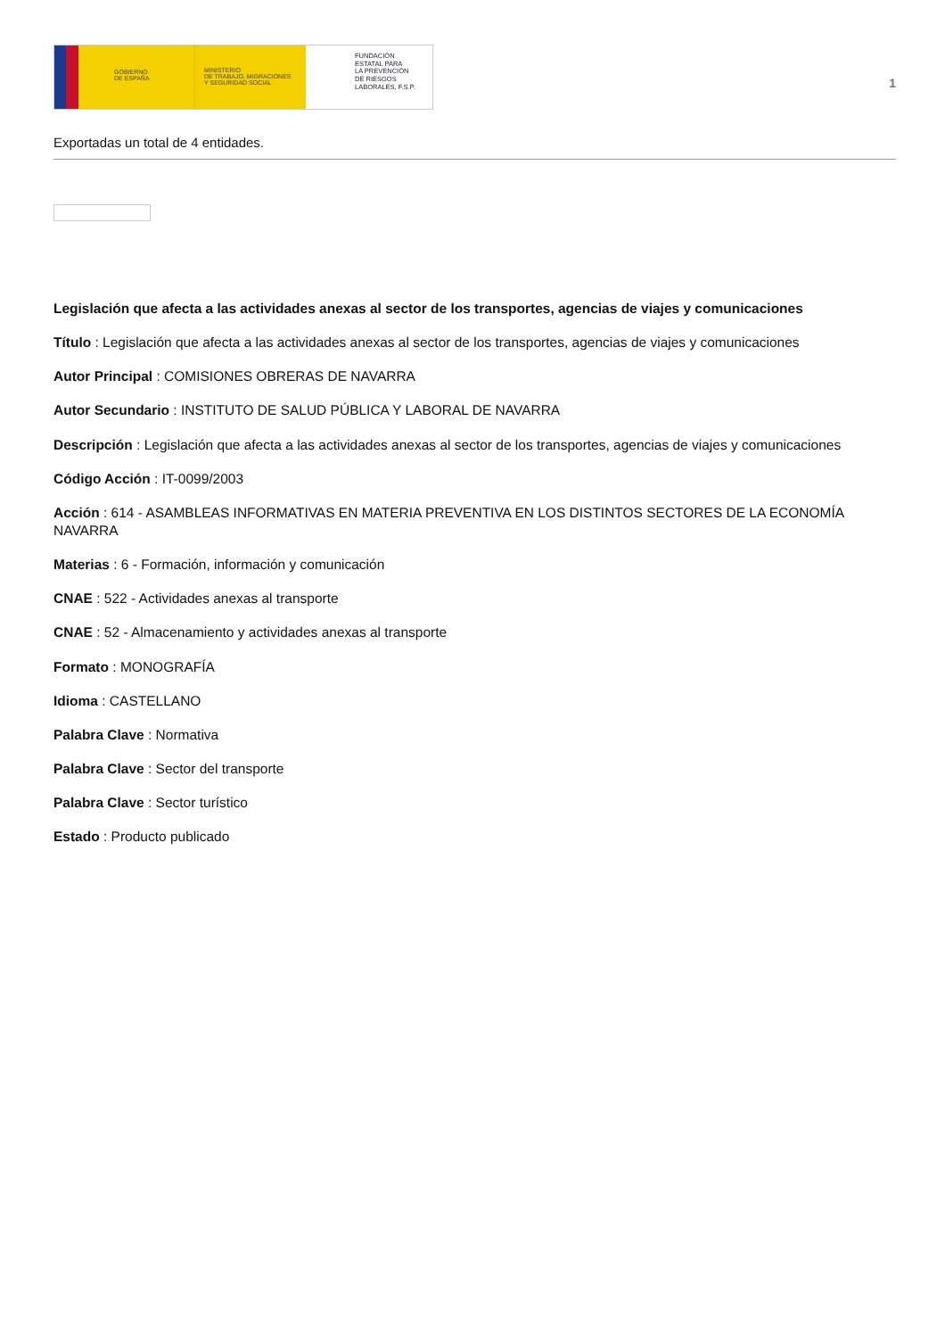GOBIERNO
DE ESPAÑA
MINISTERIO
DE TRABAJO, MIGRACIONES
Y SEGURIDAD SOCIAL
FUNDACIÓN
ESTATAL PARA
LA PREVENCIÓN
DE RIESGOS
LABORALES, F.S.P.
1
Exportadas un total de 4 entidades.
Legislación que afecta a las actividades anexas al sector de los transportes, agencias de viajes y comunicaciones
Título : Legislación que afecta a las actividades anexas al sector de los transportes, agencias de viajes y comunicaciones
Autor Principal : COMISIONES OBRERAS DE NAVARRA
Autor Secundario : INSTITUTO DE SALUD PÚBLICA Y LABORAL DE NAVARRA
Descripción : Legislación que afecta a las actividades anexas al sector de los transportes, agencias de viajes y comunicaciones
Código Acción : IT-0099/2003
Acción : 614 - ASAMBLEAS INFORMATIVAS EN MATERIA PREVENTIVA EN LOS DISTINTOS SECTORES DE LA ECONOMÍA NAVARRA
Materias : 6 - Formación, información y comunicación
CNAE : 522 - Actividades anexas al transporte
CNAE : 52 - Almacenamiento y actividades anexas al transporte
Formato : MONOGRAFÍA
Idioma : CASTELLANO
Palabra Clave : Normativa
Palabra Clave : Sector del transporte
Palabra Clave : Sector turístico
Estado : Producto publicado